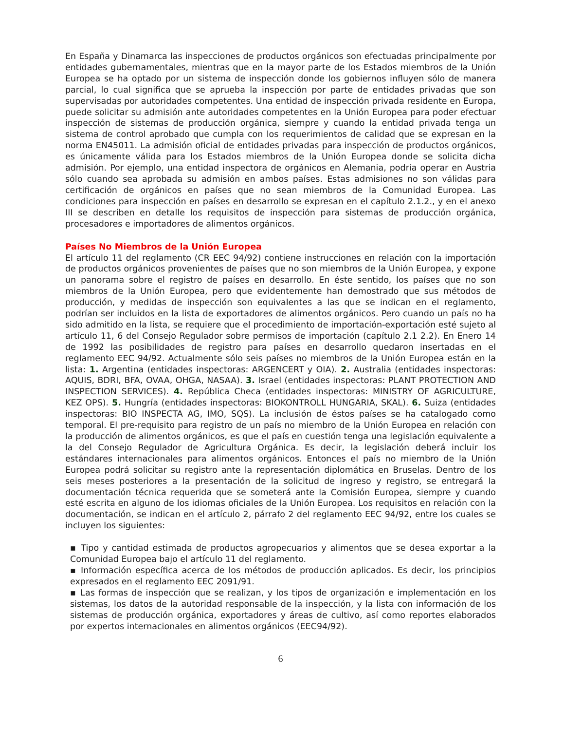En España y Dinamarca las inspecciones de productos orgánicos son efectuadas principalmente por entidades gubernamentales, mientras que en la mayor parte de los Estados miembros de la Unión Europea se ha optado por un sistema de inspección donde los gobiernos influyen sólo de manera parcial, lo cual significa que se aprueba la inspección por parte de entidades privadas que son supervisadas por autoridades competentes. Una entidad de inspección privada residente en Europa, puede solicitar su admisión ante autoridades competentes en la Unión Europea para poder efectuar inspección de sistemas de producción orgánica, siempre y cuando la entidad privada tenga un sistema de control aprobado que cumpla con los requerimientos de calidad que se expresan en la norma EN45011. La admisión oficial de entidades privadas para inspección de productos orgánicos, es únicamente válida para los Estados miembros de la Unión Europea donde se solicita dicha admisión. Por ejemplo, una entidad inspectora de orgánicos en Alemania, podría operar en Austria sólo cuando sea aprobada su admisión en ambos países. Estas admisiones no son válidas para certificación de orgánicos en países que no sean miembros de la Comunidad Europea. Las condiciones para inspección en países en desarrollo se expresan en el capítulo 2.1.2., y en el anexo III se describen en detalle los requisitos de inspección para sistemas de producción orgánica, procesadores e importadores de alimentos orgánicos.
Países No Miembros de la Unión Europea
El artículo 11 del reglamento (CR EEC 94/92) contiene instrucciones en relación con la importación de productos orgánicos provenientes de países que no son miembros de la Unión Europea, y expone un panorama sobre el registro de países en desarrollo. En éste sentido, los países que no son miembros de la Unión Europea, pero que evidentemente han demostrado que sus métodos de producción, y medidas de inspección son equivalentes a las que se indican en el reglamento, podrían ser incluidos en la lista de exportadores de alimentos orgánicos. Pero cuando un país no ha sido admitido en la lista, se requiere que el procedimiento de importación-exportación esté sujeto al artículo 11, 6 del Consejo Regulador sobre permisos de importación (capítulo 2.1 2.2). En Enero 14 de 1992 las posibilidades de registro para países en desarrollo quedaron insertadas en el reglamento EEC 94/92. Actualmente sólo seis países no miembros de la Unión Europea están en la lista: 1. Argentina (entidades inspectoras: ARGENCERT y OIA). 2. Australia (entidades inspectoras: AQUIS, BDRI, BFA, OVAA, OHGA, NASAA). 3. Israel (entidades inspectoras: PLANT PROTECTION AND INSPECTION SERVICES). 4. República Checa (entidades inspectoras: MINISTRY OF AGRICULTURE, KEZ OPS). 5. Hungría (entidades inspectoras: BIOKONTROLL HUNGARIA, SKAL). 6. Suiza (entidades inspectoras: BIO INSPECTA AG, IMO, SQS). La inclusión de éstos países se ha catalogado como temporal. El pre-requisito para registro de un país no miembro de la Unión Europea en relación con la producción de alimentos orgánicos, es que el país en cuestión tenga una legislación equivalente a la del Consejo Regulador de Agricultura Orgánica. Es decir, la legislación deberá incluir los estándares internacionales para alimentos orgánicos. Entonces el país no miembro de la Unión Europea podrá solicitar su registro ante la representación diplomática en Bruselas. Dentro de los seis meses posteriores a la presentación de la solicitud de ingreso y registro, se entregará la documentación técnica requerida que se someterá ante la Comisión Europea, siempre y cuando esté escrita en alguno de los idiomas oficiales de la Unión Europea. Los requisitos en relación con la documentación, se indican en el artículo 2, párrafo 2 del reglamento EEC 94/92, entre los cuales se incluyen los siguientes:
▪ Tipo y cantidad estimada de productos agropecuarios y alimentos que se desea exportar a la Comunidad Europea bajo el artículo 11 del reglamento.
▪ Información específica acerca de los métodos de producción aplicados. Es decir, los principios expresados en el reglamento EEC 2091/91.
▪ Las formas de inspección que se realizan, y los tipos de organización e implementación en los sistemas, los datos de la autoridad responsable de la inspección, y la lista con información de los sistemas de producción orgánica, exportadores y áreas de cultivo, así como reportes elaborados por expertos internacionales en alimentos orgánicos (EEC94/92).
6